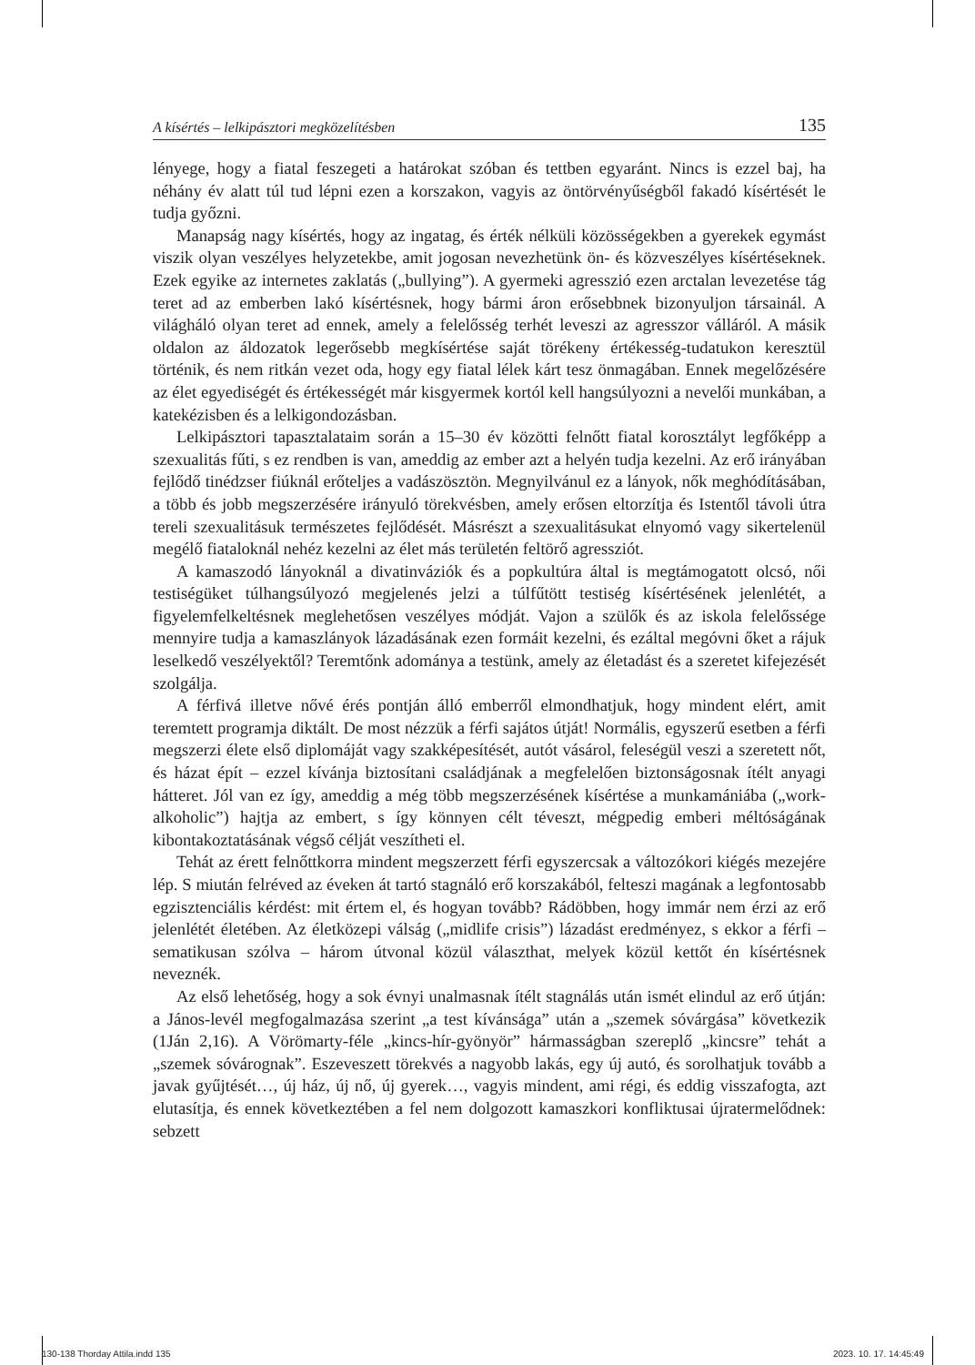A kísértés – lelkipásztori megközelítésben 135
lényege, hogy a fiatal feszegeti a határokat szóban és tettben egyaránt. Nincs is ezzel baj, ha néhány év alatt túl tud lépni ezen a korszakon, vagyis az öntörvényűségből fakadó kísértését le tudja győzni.
Manapság nagy kísértés, hogy az ingatag, és érték nélküli közösségekben a gyerekek egymást viszik olyan veszélyes helyzetekbe, amit jogosan nevezhetünk ön- és közveszélyes kísértéseknek. Ezek egyike az internetes zaklatás („bullying”). A gyermeki agresszió ezen arctalan levezetése tág teret ad az emberben lakó kísértésnek, hogy bármi áron erősebbnek bizonyuljon társainál. A világháló olyan teret ad ennek, amely a felelősség terhét leveszi az agresszor válláról. A másik oldalon az áldozatok legerősebb megkísértése saját törékeny értékesség-tudatukon keresztül történik, és nem ritkán vezet oda, hogy egy fiatal lélek kárt tesz önmagában. Ennek megelőzésére az élet egyediségét és értékességét már kisgyermek kortól kell hangsúlyozni a nevelői munkában, a katekézisben és a lelkigondozásban.
Lelkipásztori tapasztalataim során a 15–30 év közötti felnőtt fiatal korosztályt legfőképp a szexualitás fűti, s ez rendben is van, ameddig az ember azt a helyén tudja kezelni. Az erő irányában fejlődő tinédzser fiúknál erőteljes a vadászösztön. Megnyilvánul ez a lányok, nők meghódításában, a több és jobb megszerzésére irányuló törekvésben, amely erősen eltorzítja és Istentől távoli útra tereli szexualitásuk természetes fejlődését. Másrészt a szexualitásukat elnyomó vagy sikertelenül megélő fiataloknál nehéz kezelni az élet más területén feltörő agressziót.
A kamaszodó lányoknál a divatinváziók és a popkultúra által is megtámogatott olcsó, női testiségüket túlhangsúlyozó megjelenés jelzi a túlfűtött testiség kísértésének jelenlétét, a figyelemfelkeltésnek meglehetősen veszélyes módját. Vajon a szülők és az iskola felelőssége mennyire tudja a kamaszlányok lázadásának ezen formáit kezelni, és ezáltal megóvni őket a rájuk leselkedő veszélyektől? Teremtőnk adománya a testünk, amely az életadást és a szeretet kifejezését szolgálja.
A férfivá illetve nővé érés pontján álló emberről elmondhatjuk, hogy mindent elért, amit teremtett programja diktált. De most nézzük a férfi sajátos útját! Normális, egyszerű esetben a férfi megszerzi élete első diplomáját vagy szakképesítését, autót vásárol, feleségül veszi a szeretett nőt, és házat épít – ezzel kívánja biztosítani családjának a megfelelően biztonságosnak ítélt anyagi hátteret. Jól van ez így, ameddig a még több megszerzésének kísértése a munkamániába („work-alkoholic”) hajtja az embert, s így könnyen célt téveszt, mégpedig emberi méltóságának kibontakoztatásának végső célját veszítheti el.
Tehát az érett felnőttkorra mindent megszerzett férfi egyszercsak a változókori kiégés mezejére lép. S miután felréved az éveken át tartó stagnáló erő korszakából, felteszi magának a legfontosabb egzisztenciális kérdést: mit értem el, és hogyan tovább? Rádöbben, hogy immár nem érzi az erő jelenlétét életében. Az életközepi válság („midlife crisis”) lázadást eredményez, s ekkor a férfi – sematikusan szólva – három útvonal közül választhat, melyek közül kettőt én kísértésnek neveznék.
Az első lehetőség, hogy a sok évnyi unalmasnak ítélt stagnálás után ismét elindul az erő útján: a János-levél megfogalmazása szerint „a test kívánsága” után a „szemek sóvárgása” következik (1Ján 2,16). A Vörömarty-féle „kincs-hír-gyönyör” hármasságban szereplő „kincsre” tehát a „szemek sóvárognak”. Eszeveszett törekvés a nagyobb lakás, egy új autó, és sorolhatjuk tovább a javak gyűjtését…, új ház, új nő, új gyerek…, vagyis mindent, ami régi, és eddig visszafogta, azt elutasítja, és ennek következtében a fel nem dolgozott kamaszkori konfliktusai újratermelődnek: sebzett
130-138 Thorday Attila.indd 135 2023. 10. 17. 14:45:49